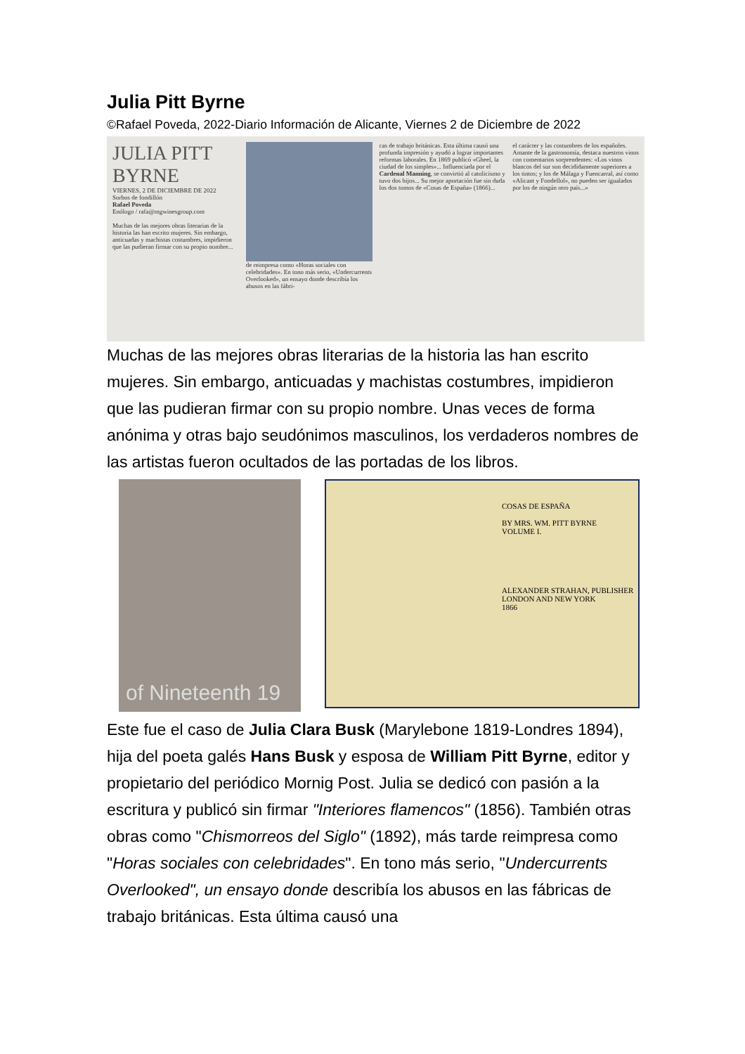Julia Pitt Byrne
©Rafael Poveda, 2022-Diario Información de Alicante, Viernes 2 de Diciembre de 2022
JULIA PITT BYRNE
VIERNES, 2 DE DICIEMBRE DE 2022
Sorbos de fondillón
Rafael Poveda
Enólogo / rafa@mgwinesgroup.com
Muchas de las mejores obras literarias de la historia las han escrito mujeres. Sin embargo, anticuadas y machistas costumbres, impidieron que las pudieran firmar con su propio nombre...
de reimpresa como «Horas sociales con celebridades». En tono más serio, «Undercurrents Overlooked», un ensayo donde describía los abusos en las fábri-
cas de trabajo británicas. Esta última causó una profunda impresión y ayudó a lograr importantes reformas laborales. En 1869 publicó «Gheel, la ciudad de los simples»... Influenciada por el Cardenal Manning, se convirtió al catolicismo y tuvo dos hijos... Su mejor aportación fue sin duda los dos tomos de «Cosas de España» (1866)...
el carácter y las costumbres de los españoles. Amante de la gastronomía, destaca nuestros vinos con comentarios sorprendentes: «Los vinos blancos del sur son decididamente superiores a los tintos; y los de Málaga y Fuencarral, así como «Alicant y Fondellol», no pueden ser igualados por los de ningún otro país...»
Muchas de las mejores obras literarias de la historia las han escrito mujeres. Sin embargo, anticuadas y machistas costumbres, impidieron que las pudieran firmar con su propio nombre. Unas veces de forma anónima y otras bajo seudónimos masculinos, los verdaderos nombres de las artistas fueron ocultados de las portadas de los libros.
of Nineteenth 19
COSAS DE ESPAÑA
BY MRS. WM. PITT BYRNE
VOLUME I.
ALEXANDER STRAHAN, PUBLISHER
LONDON AND NEW YORK
1866
Este fue el caso de Julia Clara Busk (Marylebone 1819-Londres 1894), hija del poeta galés Hans Busk y esposa de William Pitt Byrne, editor y propietario del periódico Mornig Post. Julia se dedicó con pasión a la escritura y publicó sin firmar "Interiores flamencos" (1856). También otras obras como "Chismorreos del Siglo" (1892), más tarde reimpresa como "Horas sociales con celebridades". En tono más serio, "Undercurrents Overlooked", un ensayo donde describía los abusos en las fábricas de trabajo británicas. Esta última causó una